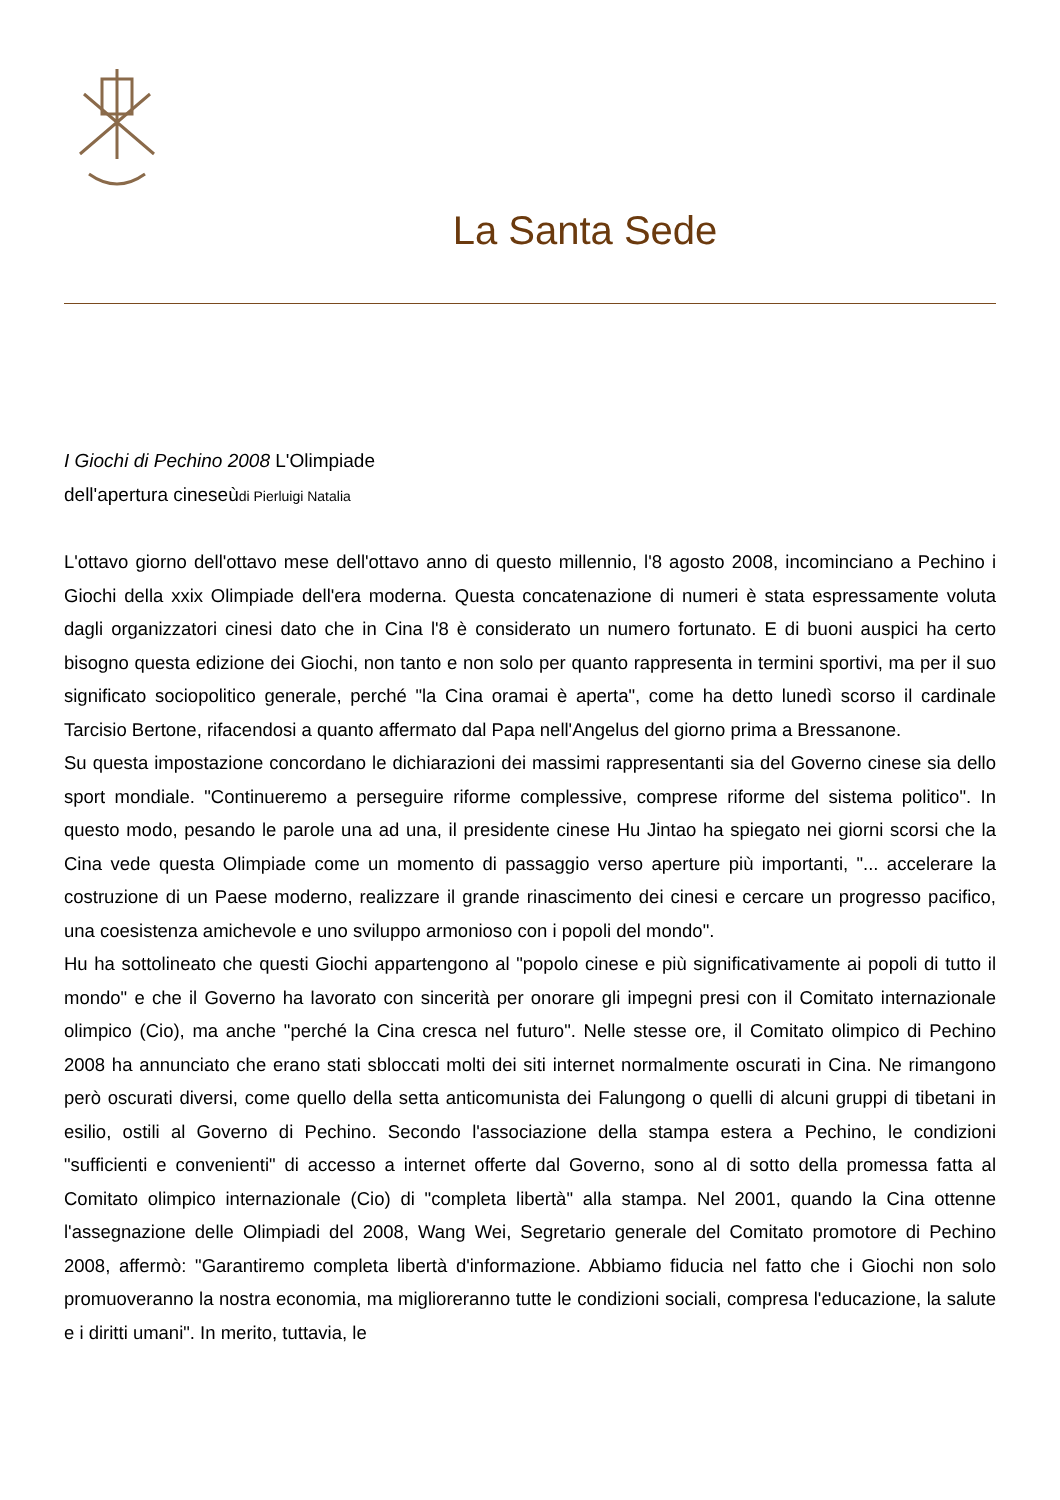La Santa Sede
I Giochi di Pechino 2008 L'Olimpiade
dell'apertura cineseùdi Pierluigi Natalia
L'ottavo giorno dell'ottavo mese dell'ottavo anno di questo millennio, l'8 agosto 2008, incominciano a Pechino i Giochi della xxix Olimpiade dell'era moderna. Questa concatenazione di numeri è stata espressamente voluta dagli organizzatori cinesi dato che in Cina l'8 è considerato un numero fortunato. E di buoni auspici ha certo bisogno questa edizione dei Giochi, non tanto e non solo per quanto rappresenta in termini sportivi, ma per il suo significato sociopolitico generale, perché "la Cina oramai è aperta", come ha detto lunedì scorso il cardinale Tarcisio Bertone, rifacendosi a quanto affermato dal Papa nell'Angelus del giorno prima a Bressanone.
Su questa impostazione concordano le dichiarazioni dei massimi rappresentanti sia del Governo cinese sia dello sport mondiale. "Continueremo a perseguire riforme complessive, comprese riforme del sistema politico". In questo modo, pesando le parole una ad una, il presidente cinese Hu Jintao ha spiegato nei giorni scorsi che la Cina vede questa Olimpiade come un momento di passaggio verso aperture più importanti, "... accelerare la costruzione di un Paese moderno, realizzare il grande rinascimento dei cinesi e cercare un progresso pacifico, una coesistenza amichevole e uno sviluppo armonioso con i popoli del mondo".
Hu ha sottolineato che questi Giochi appartengono al "popolo cinese e più significativamente ai popoli di tutto il mondo" e che il Governo ha lavorato con sincerità per onorare gli impegni presi con il Comitato internazionale olimpico (Cio), ma anche "perché la Cina cresca nel futuro". Nelle stesse ore, il Comitato olimpico di Pechino 2008 ha annunciato che erano stati sbloccati molti dei siti internet normalmente oscurati in Cina. Ne rimangono però oscurati diversi, come quello della setta anticomunista dei Falungong o quelli di alcuni gruppi di tibetani in esilio, ostili al Governo di Pechino. Secondo l'associazione della stampa estera a Pechino, le condizioni "sufficienti e convenienti" di accesso a internet offerte dal Governo, sono al di sotto della promessa fatta al Comitato olimpico internazionale (Cio) di "completa libertà" alla stampa. Nel 2001, quando la Cina ottenne l'assegnazione delle Olimpiadi del 2008, Wang Wei, Segretario generale del Comitato promotore di Pechino 2008, affermò: "Garantiremo completa libertà d'informazione. Abbiamo fiducia nel fatto che i Giochi non solo promuoveranno la nostra economia, ma miglioreranno tutte le condizioni sociali, compresa l'educazione, la salute e i diritti umani". In merito, tuttavia, le